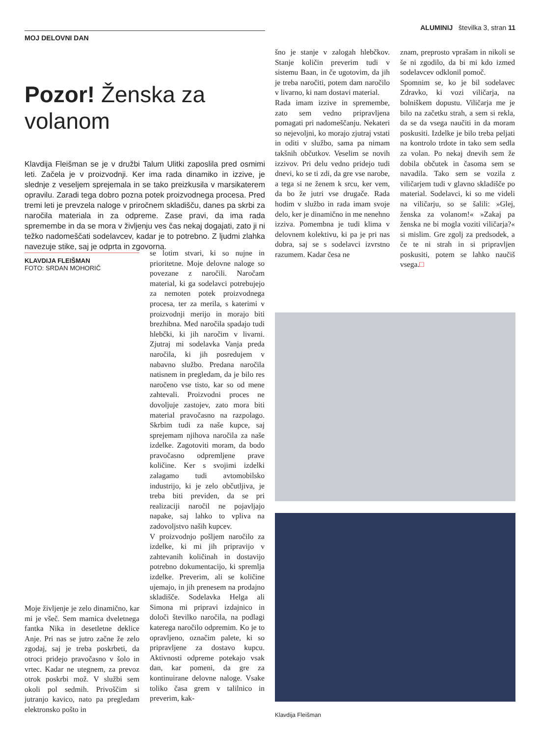ALUMINIJ številka 3, stran 11
MOJ DELOVNI DAN
Pozor! Ženska za volanom
Klavdija Fleišman se je v družbi Talum Ulitki zaposlila pred osmimi leti. Začela je v proizvodnji. Ker ima rada dinamiko in izzive, je slednje z veseljem sprejemala in se tako preizkusila v marsikaterem opravilu. Zaradi tega dobro pozna potek proizvodnega procesa. Pred tremi leti je prevzela naloge v priročnem skladišču, danes pa skrbi za naročila materiala in za odpreme. Zase pravi, da ima rada spremembe in da se mora v življenju ves čas nekaj dogajati, zato ji ni težko nadomeščati sodelavcev, kadar je to potrebno. Z ljudmi zlahka navezuje stike, saj je odprta in zgovorna.
KLAVDIJA FLEIŠMAN
FOTO: SRDAN MOHORIČ
Moje življenje je zelo dinamično, kar mi je všeč. Sem mamica dveletnega fantka Nika in desetletne deklice Anje. Pri nas se jutro začne že zelo zgodaj, saj je treba poskrbeti, da otroci pridejo pravočasno v šolo in vrtec. Kadar ne utegnem, za prevoz otrok poskrbi mož. V službi sem okoli pol sedmih. Privoščim si jutranjo kavico, nato pa pregledam elektronsko pošto in
se lotim stvari, ki so nujne in prioritetne. Moje delovne naloge so povezane z naročili. Naročam material, ki ga sodelavci potrebujejo za nemoten potek proizvodnega procesa, ter za merila, s katerimi v proizvodnji merijo in morajo biti brezhibna. Med naročila spadajo tudi hlebčki, ki jih naročim v livarni. Zjutraj mi sodelavka Vanja preda naročila, ki jih posredujem v nabavno službo. Predana naročila natisnem in pregledam, da je bilo res naročeno vse tisto, kar so od mene zahtevali. Proizvodni proces ne dovoljuje zastojev, zato mora biti material pravočasno na razpolago. Skrbim tudi za naše kupce, saj sprejemam njihova naročila za naše izdelke. Zagotoviti moram, da bodo pravočasno odpremljene prave količine. Ker s svojimi izdelki zalagamo tudi avtomobilsko industrijo, ki je zelo občutljiva, je treba biti previden, da se pri realizaciji naročil ne pojavljajo napake, saj lahko to vpliva na zadovoljstvo naših kupcev.
V proizvodnjo pošljem naročilo za izdelke, ki mi jih pripravijo v zahtevanih količinah in dostavijo potrebno dokumentacijo, ki spremlja izdelke. Preverim, ali se količine ujemajo, in jih prenesem na prodajno skladišče. Sodelavka Helga ali Simona mi pripravi izdajnico in določi številko naročila, na podlagi katerega naročilo odpremim. Ko je to opravljeno, označim palete, ki so pripravljene za dostavo kupcu. Aktivnosti odpreme potekajo vsak dan, kar pomeni, da gre za kontinuirane delovne naloge. Vsake toliko časa grem v talilnico in preverim, kak-
šno je stanje v zalogah hlebčkov. Stanje količin preverim tudi v sistemu Baan, in če ugotovim, da jih je treba naročiti, potem dam naročilo v livarno, ki nam dostavi material.
Rada imam izzive in spremembe, zato sem vedno pripravljena pomagati pri nadomeščanju. Nekateri so nejevoljni, ko morajo zjutraj vstati in oditi v službo, sama pa nimam takšnih občutkov. Veselim se novih izzivov. Pri delu vedno pridejo tudi dnevi, ko se ti zdi, da gre vse narobe, a tega si ne ženem k srcu, ker vem, da bo že jutri vse drugače. Rada hodim v službo in rada imam svoje delo, ker je dinamično in me nenehno izziva. Pomembna je tudi klima v delovnem kolektivu, ki pa je pri nas dobra, saj se s sodelavci izvrstno razumem. Kadar česa ne
znam, preprosto vprašam in nikoli se še ni zgodilo, da bi mi kdo izmed sodelavcev odklonil pomoč.
Spomnim se, ko je bil sodelavec Zdravko, ki vozi viličarja, na bolniškem dopustu. Viličarja me je bilo na začetku strah, a sem si rekla, da se da vsega naučiti in da moram poskusiti. Izdelke je bilo treba peljati na kontrolo trdote in tako sem sedla za volan. Po nekaj dnevih sem že dobila občutek in časoma sem se navadila. Tako sem se vozila z viličarjem tudi v glavno skladišče po material. Sodelavci, ki so me videli na viličarju, so se šalili: »Glej, ženska za volanom!« »Zakaj pa ženska ne bi mogla voziti viličarja?« si mislim. Gre zgolj za predsodek, a če te ni strah in si pripravljen poskusiti, potem se lahko naučiš vsega.□
Klavdija Fleišman